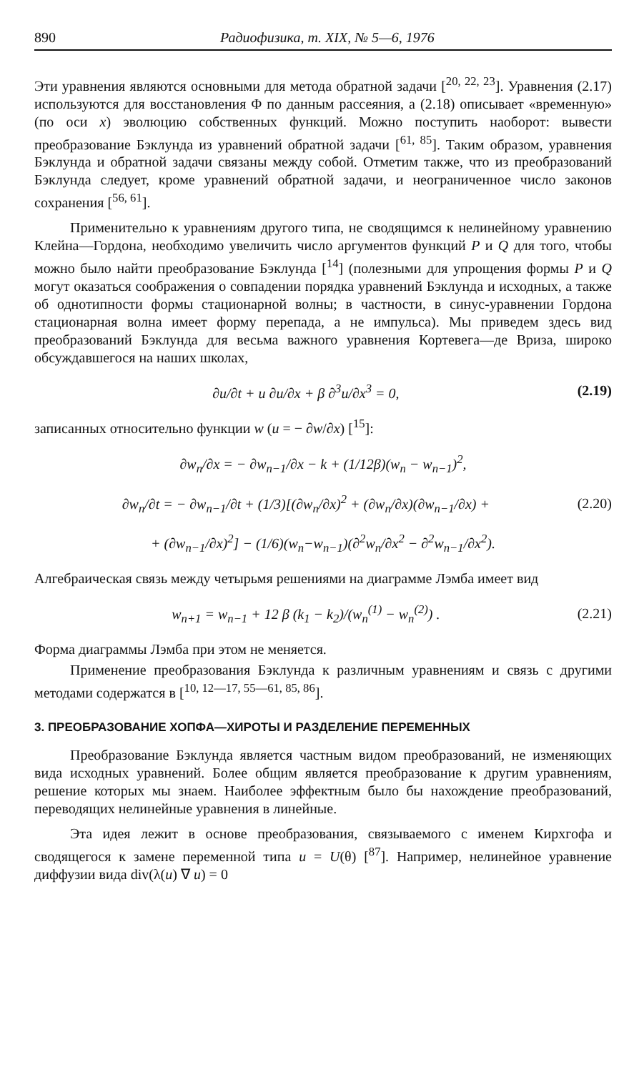890 Радиофизика, т. XIX, № 5—6, 1976
Эти уравнения являются основными для метода обратной задачи [<sup>20, 22, 23</sup>]. Уравнения (2.17) используются для восстановления Φ по данным рассеяния, а (2.18) описывает «временную» (по оси x) эволюцию собственных функций. Можно поступить наоборот: вывести преобразование Бэклунда из уравнений обратной задачи [<sup>61, 85</sup>]. Таким образом, уравнения Бэклунда и обратной задачи связаны между собой. Отметим также, что из преобразований Бэклунда следует, кроме уравнений обратной задачи, и неограниченное число законов сохранения [<sup>56, 61</sup>].
Применительно к уравнениям другого типа, не сводящимся к нелинейному уравнению Клейна—Гордона, необходимо увеличить число аргументов функций P и Q для того, чтобы можно было найти преобразование Бэклунда [<sup>14</sup>] (полезными для упрощения формы P и Q могут оказаться соображения о совпадении порядка уравнений Бэклунда и исходных, а также об однотипности формы стационарной волны; в частности, в синус-уравнении Гордона стационарная волна имеет форму перепада, а не импульса). Мы приведем здесь вид преобразований Бэклунда для весьма важного уравнения Кортевега—де Вриза, широко обсуждавшегося на наших школах,
∂u/∂t + u ∂u/∂x + β ∂<sup>3</sup>u/∂x<sup>3</sup> = 0, (2.19)
записанных относительно функции w (u = − ∂w/∂x) [<sup>15</sup>]:
∂w<sub>n</sub>/∂x = − ∂w<sub>n−1</sub>/∂x − k + (1/12β)(w<sub>n</sub> − w<sub>n−1</sub>)<sup>2</sup>,
∂w<sub>n</sub>/∂t = − ∂w<sub>n−1</sub>/∂t + (1/3)[(∂w<sub>n</sub>/∂x)<sup>2</sup> + (∂w<sub>n</sub>/∂x)(∂w<sub>n−1</sub>/∂x) + (2.20)
+ (∂w<sub>n−1</sub>/∂x)<sup>2</sup>] − (1/6)(w<sub>n</sub>−w<sub>n−1</sub>)(∂<sup>2</sup>w<sub>n</sub>/∂x<sup>2</sup> − ∂<sup>2</sup>w<sub>n−1</sub>/∂x<sup>2</sup>).
Алгебраическая связь между четырьмя решениями на диаграмме Лэмба имеет вид
w<sub>n+1</sub> = w<sub>n−1</sub> + 12 β (k<sub>1</sub> − k<sub>2</sub>)/(w<sub>n</sub><sup>(1)</sup> − w<sub>n</sub><sup>(2)</sup>) . (2.21)
Форма диаграммы Лэмба при этом не меняется.
Применение преобразования Бэклунда к различным уравнениям и связь с другими методами содержатся в [<sup>10, 12—17, 55—61, 85, 86</sup>].
3. ПРЕОБРАЗОВАНИЕ ХОПФА—ХИРОТЫ И РАЗДЕЛЕНИЕ ПЕРЕМЕННЫХ
Преобразование Бэклунда является частным видом преобразований, не изменяющих вида исходных уравнений. Более общим является преобразование к другим уравнениям, решение которых мы знаем. Наиболее эффектным было бы нахождение преобразований, переводящих нелинейные уравнения в линейные.
Эта идея лежит в основе преобразования, связываемого с именем Кирхгофа и сводящегося к замене переменной типа u = U(θ) [<sup>87</sup>]. Например, нелинейное уравнение диффузии вида div(λ(u) ∇ u) = 0